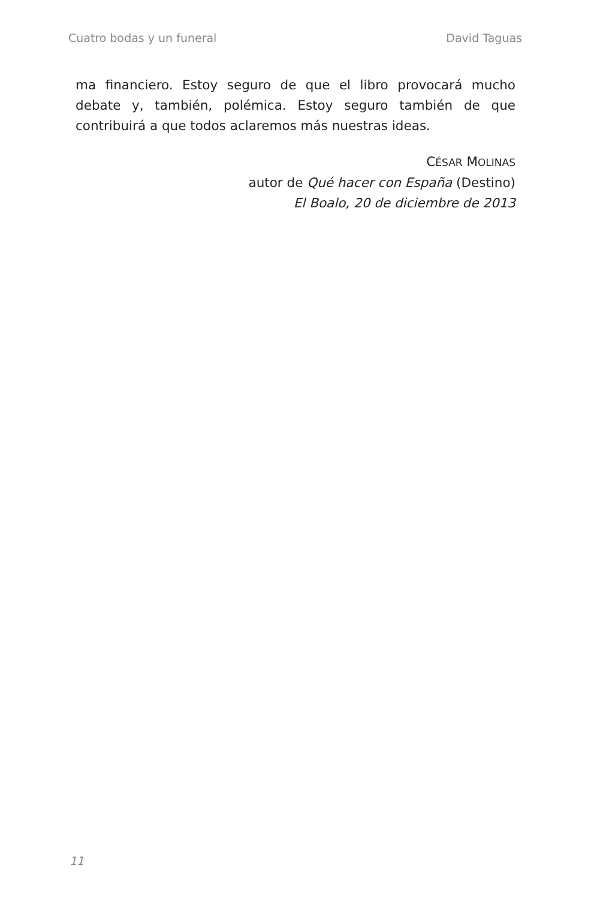Cuatro bodas y un funeral David Taguas
ma financiero. Estoy seguro de que el libro provocará mucho debate y, también, polémica. Estoy seguro también de que contribuirá a que todos aclaremos más nuestras ideas.
CÉSAR MOLINAS
autor de Qué hacer con España (Destino)
El Boalo, 20 de diciembre de 2013
11